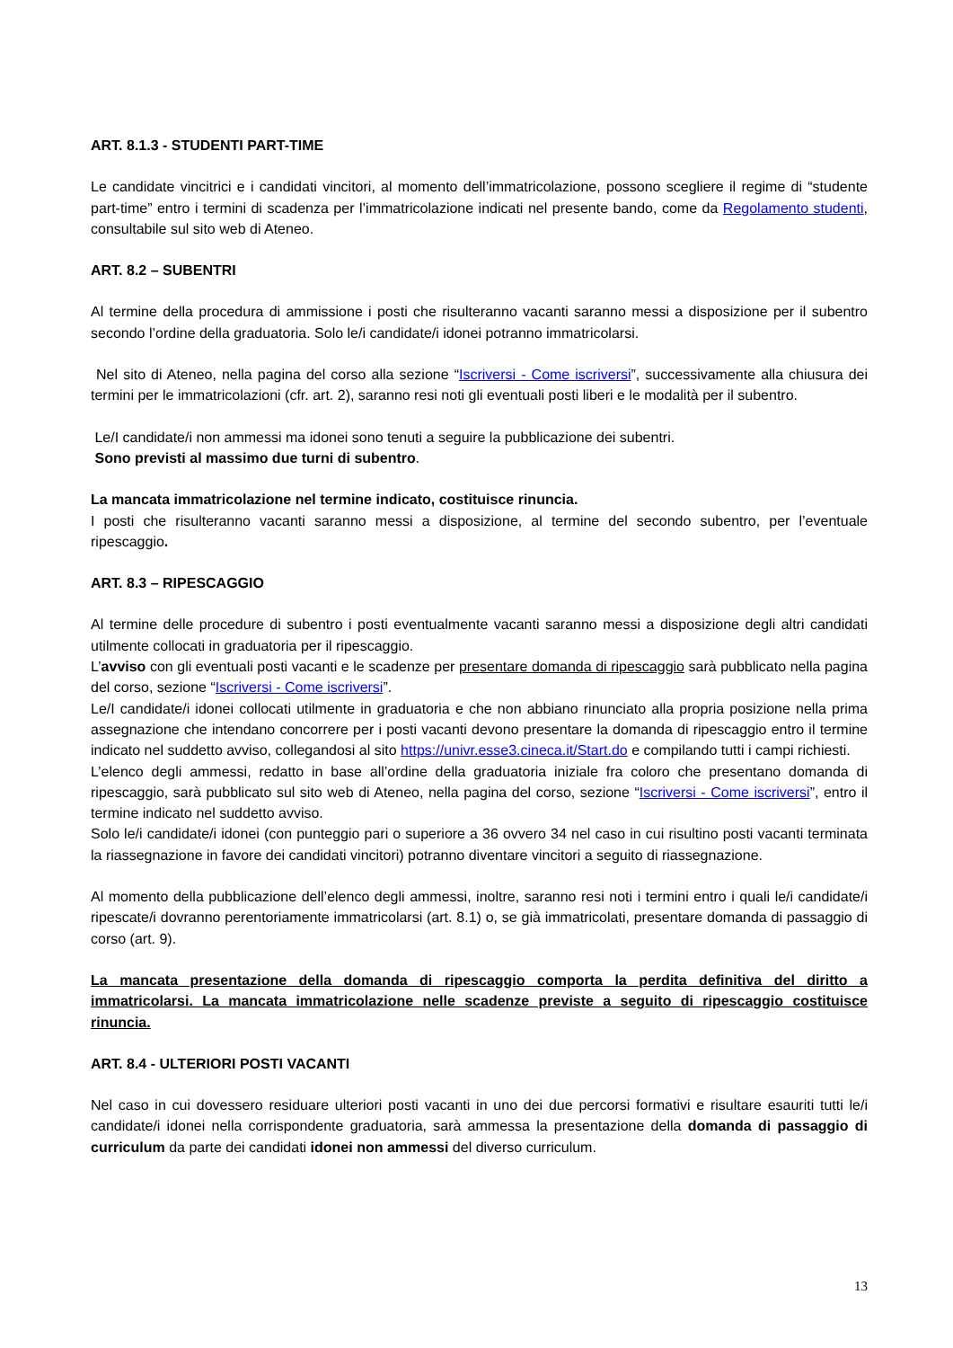ART. 8.1.3 - STUDENTI PART-TIME
Le candidate vincitrici e i candidati vincitori, al momento dell’immatricolazione, possono scegliere il regime di “studente part-time” entro i termini di scadenza per l’immatricolazione indicati nel presente bando, come da Regolamento studenti, consultabile sul sito web di Ateneo.
ART. 8.2 – SUBENTRI
Al termine della procedura di ammissione i posti che risulteranno vacanti saranno messi a disposizione per il subentro secondo l’ordine della graduatoria. Solo le/i candidate/i idonei potranno immatricolarsi.
Nel sito di Ateneo, nella pagina del corso alla sezione “Iscriversi - Come iscriversi”, successivamente alla chiusura dei termini per le immatricolazioni (cfr. art. 2), saranno resi noti gli eventuali posti liberi e le modalità per il subentro.
Le/I candidate/i non ammessi ma idonei sono tenuti a seguire la pubblicazione dei subentri.
Sono previsti al massimo due turni di subentro.
La mancata immatricolazione nel termine indicato, costituisce rinuncia.
I posti che risulteranno vacanti saranno messi a disposizione, al termine del secondo subentro, per l’eventuale ripescaggio.
ART. 8.3 – RIPESCAGGIO
Al termine delle procedure di subentro i posti eventualmente vacanti saranno messi a disposizione degli altri candidati utilmente collocati in graduatoria per il ripescaggio.
L’avviso con gli eventuali posti vacanti e le scadenze per presentare domanda di ripescaggio sarà pubblicato nella pagina del corso, sezione “Iscriversi - Come iscriversi”.
Le/I candidate/i idonei collocati utilmente in graduatoria e che non abbiano rinunciato alla propria posizione nella prima assegnazione che intendano concorrere per i posti vacanti devono presentare la domanda di ripescaggio entro il termine indicato nel suddetto avviso, collegandosi al sito https://univr.esse3.cineca.it/Start.do e compilando tutti i campi richiesti.
L’elenco degli ammessi, redatto in base all’ordine della graduatoria iniziale fra coloro che presentano domanda di ripescaggio, sarà pubblicato sul sito web di Ateneo, nella pagina del corso, sezione “Iscriversi - Come iscriversi”, entro il termine indicato nel suddetto avviso.
Solo le/i candidate/i idonei (con punteggio pari o superiore a 36 ovvero 34 nel caso in cui risultino posti vacanti terminata la riassegnazione in favore dei candidati vincitori) potranno diventare vincitori a seguito di riassegnazione.
Al momento della pubblicazione dell’elenco degli ammessi, inoltre, saranno resi noti i termini entro i quali le/i candidate/i ripescate/i dovranno perentoriamente immatricolarsi (art. 8.1) o, se già immatricolati, presentare domanda di passaggio di corso (art. 9).
La mancata presentazione della domanda di ripescaggio comporta la perdita definitiva del diritto a immatricolarsi. La mancata immatricolazione nelle scadenze previste a seguito di ripescaggio costituisce rinuncia.
ART. 8.4 - ULTERIORI POSTI VACANTI
Nel caso in cui dovessero residuare ulteriori posti vacanti in uno dei due percorsi formativi e risultare esauriti tutti le/i candidate/i idonei nella corrispondente graduatoria, sarà ammessa la presentazione della domanda di passaggio di curriculum da parte dei candidati idonei non ammessi del diverso curriculum.
13